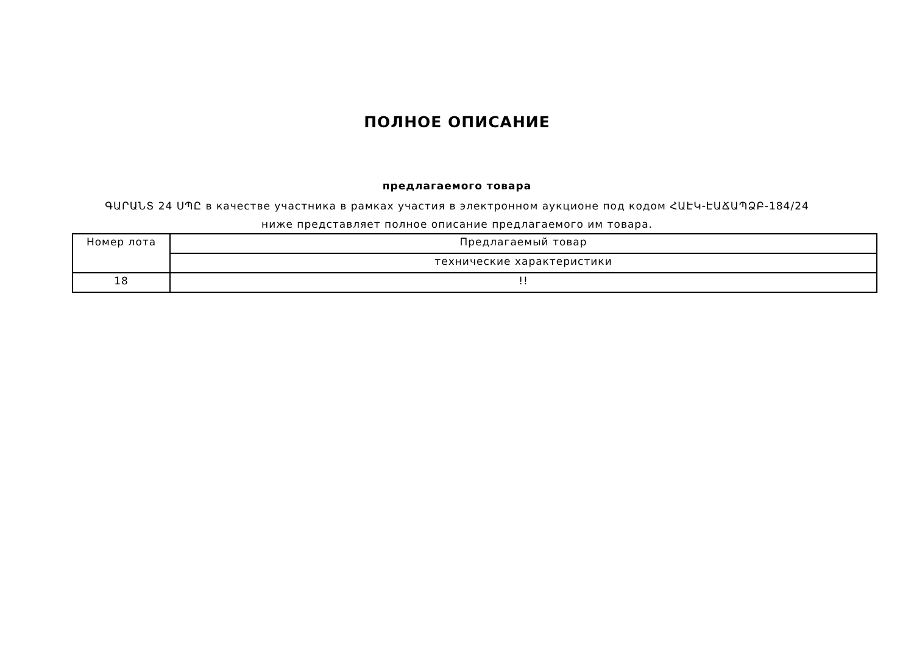ПОЛНОЕ ОПИСАНИЕ
предлагаемого товара
ԳԱՐԱՆՏ 24 ՍՊԸ в качестве участника в рамках участия в электронном аукционе под кодом ՀԱԷԿ-ԷԱՃԱՊՁԲ-184/24 ниже представляет полное описание предлагаемого им товара.
| Номер лота | Предлагаемый товар |
| --- | --- |
| | технические характеристики |
| 18 | !! |